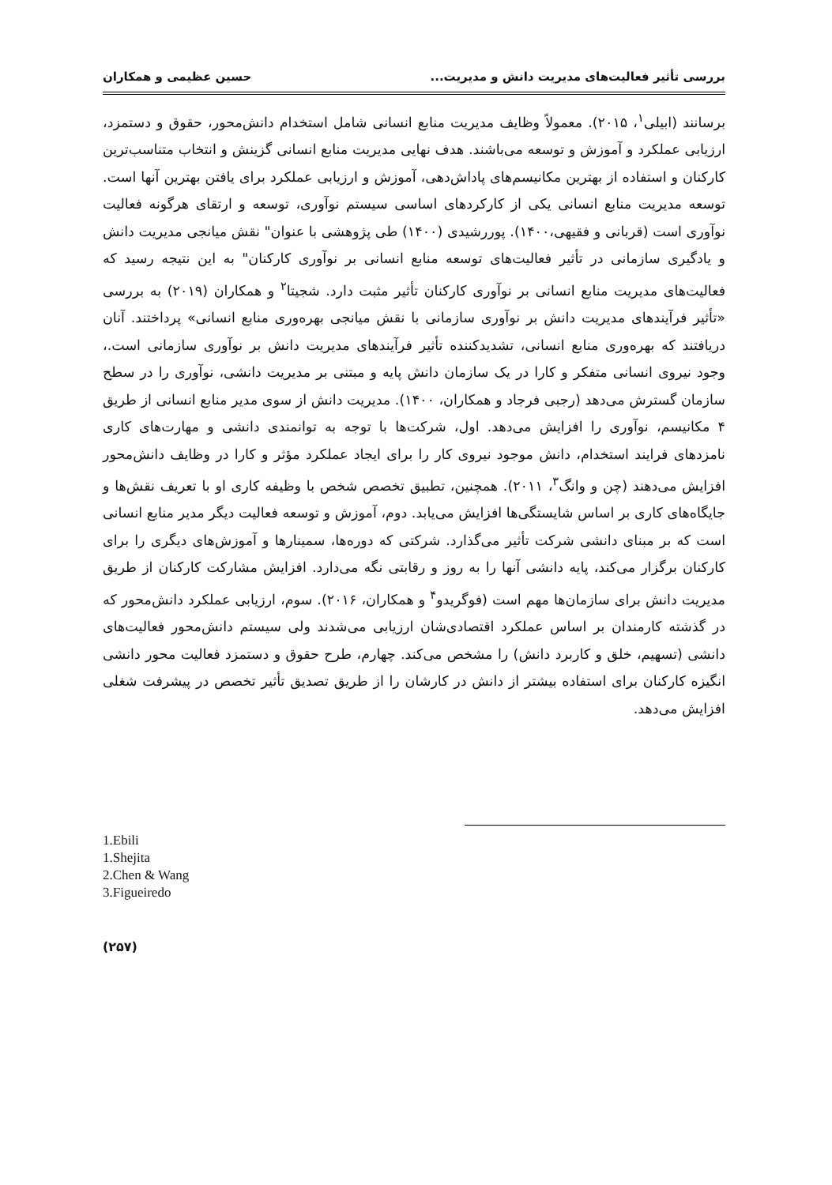بررسی تأثیر فعالیت‌های مدیریت دانش و مدیریت... حسین عظیمی و همکاران
برسانند (ابیلی<sup>۱</sup>، ۲۰۱۵). معمولاً وظایف مدیریت منابع انسانی شامل استخدام دانش‌محور، حقوق و دستمزد، ارزیابی عملکرد و آموزش و توسعه می‌باشند. هدف نهایی مدیریت منابع انسانی گزینش و انتخاب متناسب‌ترین کارکنان و استفاده از بهترین مکانیسم‌های پاداش‌دهی، آموزش و ارزیابی عملکرد برای یافتن بهترین آنها است. توسعه مدیریت منابع انسانی یکی از کارکردهای اساسی سیستم نوآوری، توسعه و ارتقای هرگونه فعالیت نوآوری است (قربانی و فقیهی،۱۴۰۰). پوررشیدی (۱۴۰۰) طی پژوهشی با عنوان" نقش میانجی مدیریت دانش و یادگیری سازمانی در تأثیر فعالیت‌های توسعه منابع انسانی بر نوآوری کارکنان" به این نتیجه رسید که فعالیت‌های مدیریت منابع انسانی بر نوآوری کارکنان تأثیر مثبت دارد. شجیتا<sup>۲</sup> و همکاران (۲۰۱۹) به بررسی «تأثیر فرآیندهای مدیریت دانش بر نوآوری سازمانی با نقش میانجی بهره‌وری منابع انسانی» پرداختند. آنان دریافتند که بهره‌وری منابع انسانی، تشدیدکننده تأثیر فرآیندهای مدیریت دانش بر نوآوری سازمانی است.، وجود نیروی انسانی متفکر و کارا در یک سازمان دانش پایه و مبتنی بر مدیریت دانشی، نوآوری را در سطح سازمان گسترش می‌دهد (رجبی فرجاد و همکاران، ۱۴۰۰). مدیریت دانش از سوی مدیر منابع انسانی از طریق ۴ مکانیسم، نوآوری را افزایش می‌دهد. اول، شرکت‌ها با توجه به توانمندی دانشی و مهارت‌های کاری نامزدهای فرایند استخدام، دانش موجود نیروی کار را برای ایجاد عملکرد مؤثر و کارا در وظایف دانش‌محور افزایش می‌دهند (چن و وانگ<sup>۳</sup>، ۲۰۱۱). همچنین، تطبیق تخصص شخص با وظیفه کاری او با تعریف نقش‌ها و جایگاه‌های کاری بر اساس شایستگی‌ها افزایش می‌یابد. دوم، آموزش و توسعه فعالیت دیگر مدیر منابع انسانی است که بر مبنای دانشی شرکت تأثیر می‌گذارد. شرکتی که دوره‌ها، سمینارها و آموزش‌های دیگری را برای کارکنان برگزار می‌کند، پایه دانشی آنها را به روز و رقابتی نگه می‌دارد. افزایش مشارکت کارکنان از طریق مدیریت دانش برای سازمان‌ها مهم است (فوگریدو<sup>۴</sup> و همکاران، ۲۰۱۶). سوم، ارزیابی عملکرد دانش‌محور که در گذشته کارمندان بر اساس عملکرد اقتصادی‌شان ارزیابی می‌شدند ولی سیستم دانش‌محور فعالیت‌های دانشی (تسهیم، خلق و کاربرد دانش) را مشخص می‌کند. چهارم، طرح حقوق و دستمزد فعالیت محور دانشی انگیزه کارکنان برای استفاده بیشتر از دانش در کارشان را از طریق تصدیق تأثیر تخصص در پیشرفت شغلی افزایش می‌دهد.
1.Ebili
1.Shejita
2.Chen & Wang
3.Figueiredo
(۲۵۷)